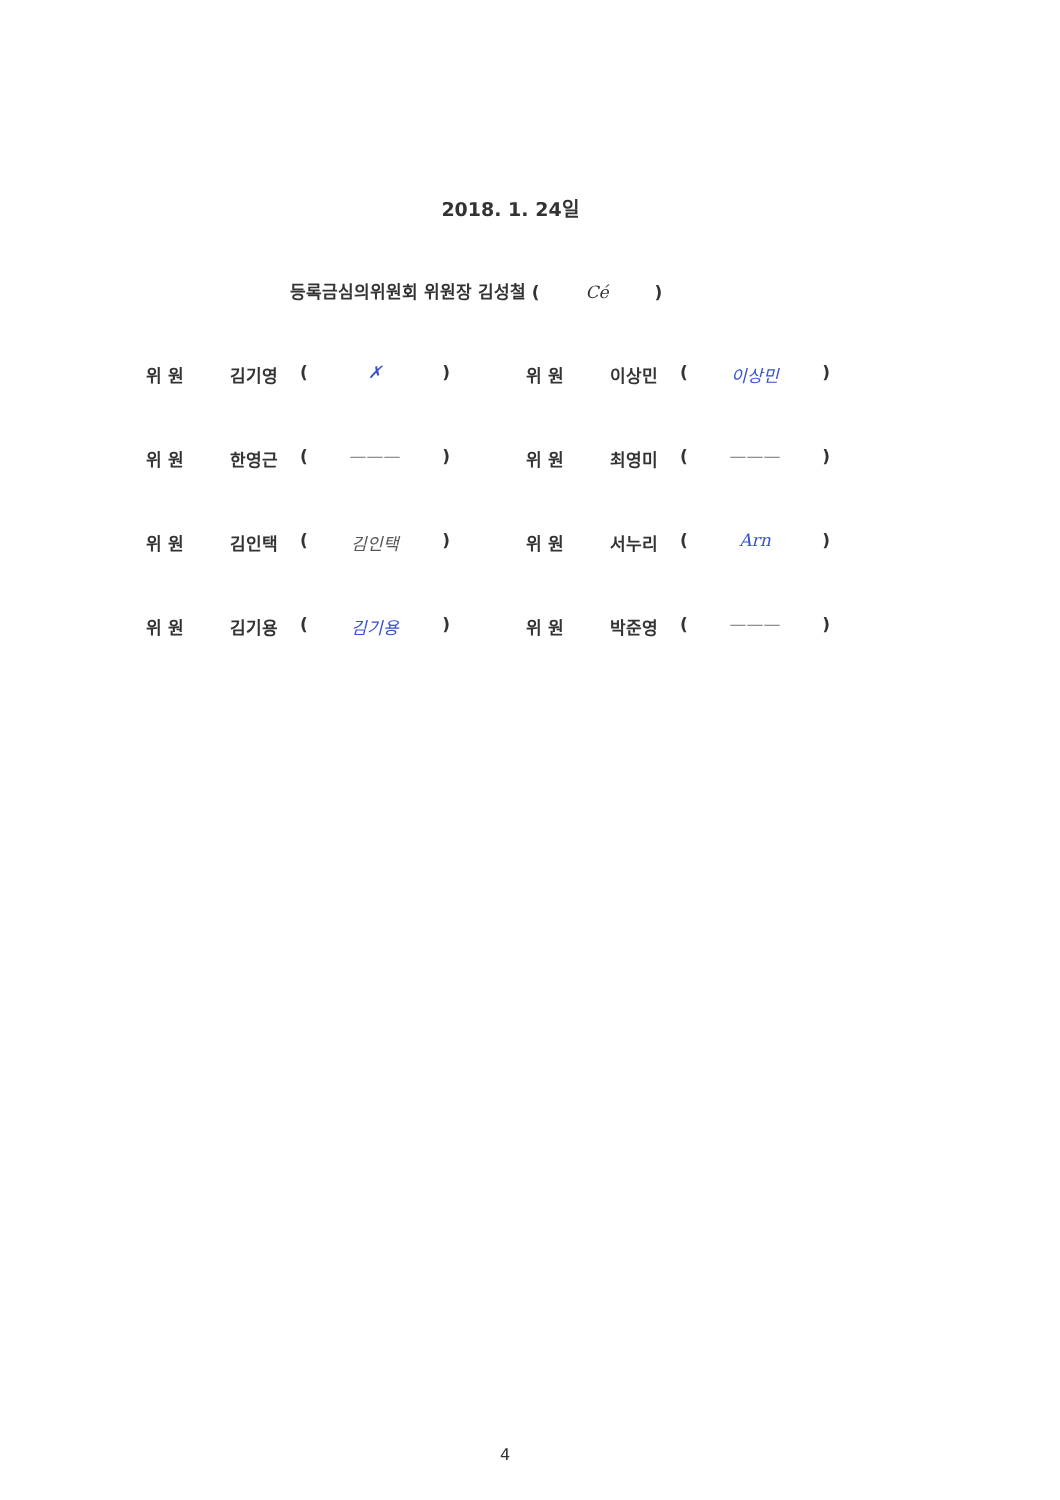2018. 1. 24일
등록금심의위원회 위원장 김성철 ( Cé )
위 원 김기영 ( ✗ ) 위 원 이상민 ( 이상민 )
위 원 한영근 ( ——— ) 위 원 최영미 ( ——— )
위 원 김인택 ( 김인택 ) 위 원 서누리 ( Arn )
위 원 김기용 ( 김기용 ) 위 원 박준영 ( ——— )
4